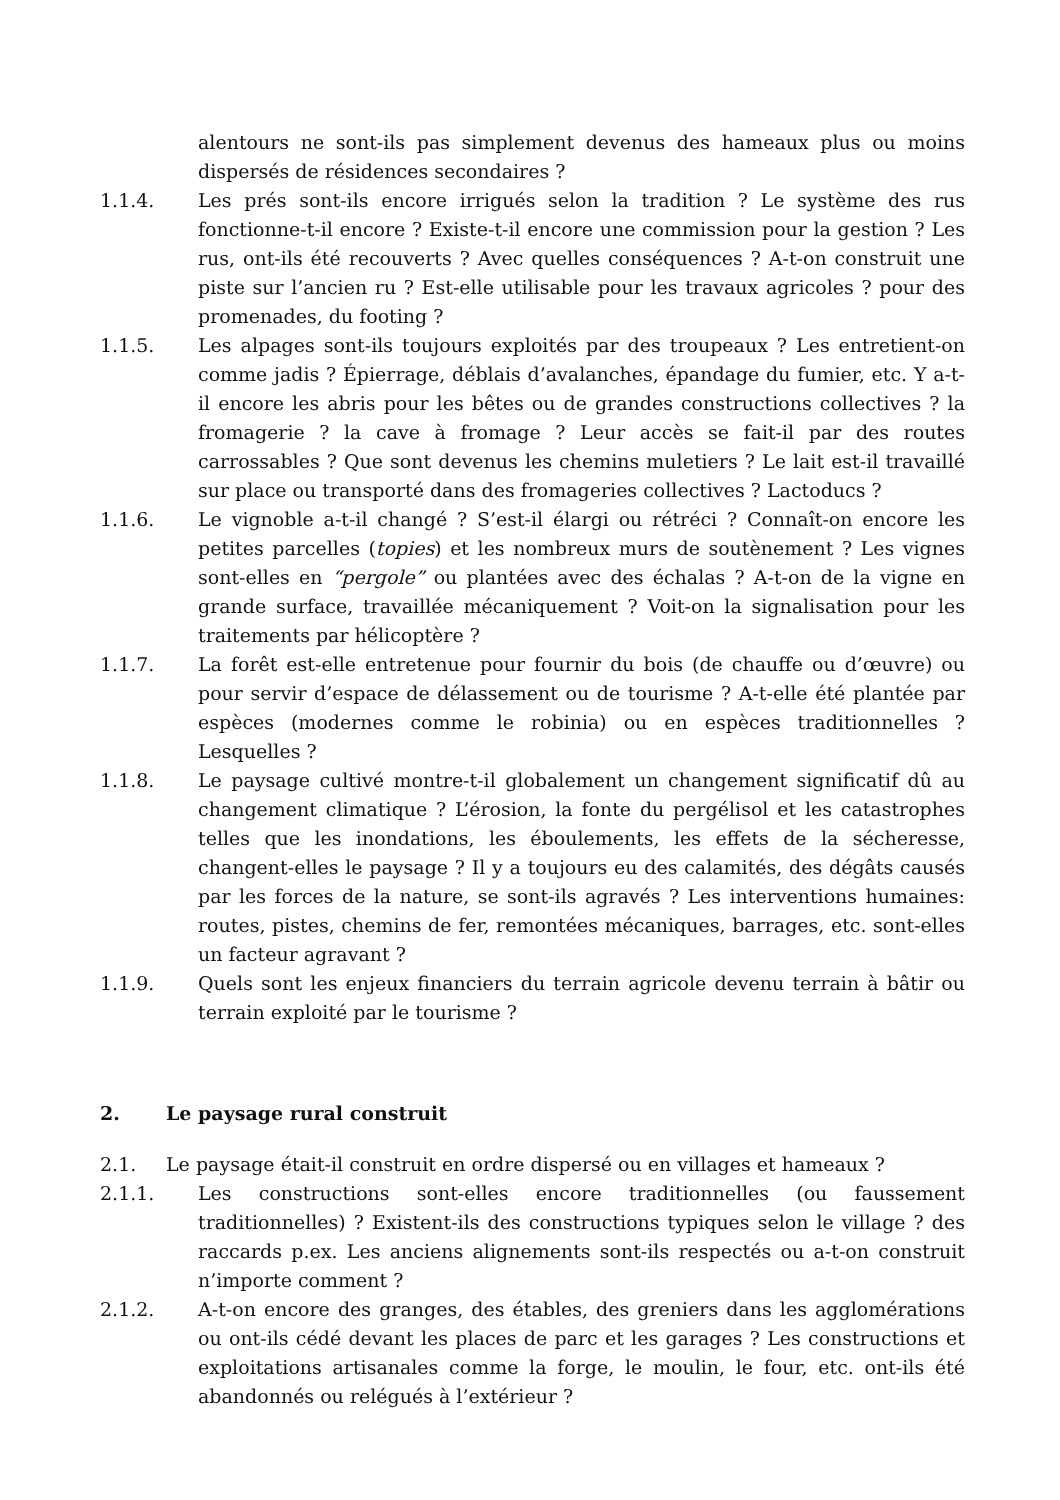alentours ne sont-ils pas simplement devenus des hameaux plus ou moins dispersés de résidences secondaires ?
1.1.4. Les prés sont-ils encore irrigués selon la tradition ? Le système des rus fonctionne-t-il encore ? Existe-t-il encore une commission pour la gestion ? Les rus, ont-ils été recouverts ? Avec quelles conséquences ? A-t-on construit une piste sur l’ancien ru ? Est-elle utilisable pour les travaux agricoles ? pour des promenades, du footing ?
1.1.5. Les alpages sont-ils toujours exploités par des troupeaux ? Les entretient-on comme jadis ? Épierrage, déblais d’avalanches, épandage du fumier, etc. Y a-t-il encore les abris pour les bêtes ou de grandes constructions collectives ? la fromagerie ? la cave à fromage ? Leur accès se fait-il par des routes carrossables ? Que sont devenus les chemins muletiers ? Le lait est-il travaillé sur place ou transporté dans des fromageries collectives ? Lactoducs ?
1.1.6. Le vignoble a-t-il changé ? S’est-il élargi ou rétréci ? Connaît-on encore les petites parcelles (topies) et les nombreux murs de soutènement ? Les vignes sont-elles en “pergole” ou plantées avec des échalas ? A-t-on de la vigne en grande surface, travaillée mécaniquement ? Voit-on la signalisation pour les traitements par hélicoptère ?
1.1.7. La forêt est-elle entretenue pour fournir du bois (de chauffe ou d’œuvre) ou pour servir d’espace de délassement ou de tourisme ? A-t-elle été plantée par espèces (modernes comme le robinia) ou en espèces traditionnelles ? Lesquelles ?
1.1.8. Le paysage cultivé montre-t-il globalement un changement significatif dû au changement climatique ? L’érosion, la fonte du pergélisol et les catastrophes telles que les inondations, les éboulements, les effets de la sécheresse, changent-elles le paysage ? Il y a toujours eu des calamités, des dégâts causés par les forces de la nature, se sont-ils agravés ? Les interventions humaines: routes, pistes, chemins de fer, remontées mécaniques, barrages, etc. sont-elles un facteur agravant ?
1.1.9. Quels sont les enjeux financiers du terrain agricole devenu terrain à bâtir ou terrain exploité par le tourisme ?
2. Le paysage rural construit
2.1. Le paysage était-il construit en ordre dispersé ou en villages et hameaux ?
2.1.1. Les constructions sont-elles encore traditionnelles (ou faussement traditionnelles) ? Existent-ils des constructions typiques selon le village ? des raccards p.ex. Les anciens alignements sont-ils respectés ou a-t-on construit n’importe comment ?
2.1.2. A-t-on encore des granges, des étables, des greniers dans les agglomérations ou ont-ils cédé devant les places de parc et les garages ? Les constructions et exploitations artisanales comme la forge, le moulin, le four, etc. ont-ils été abandonnés ou relégués à l’extérieur ?